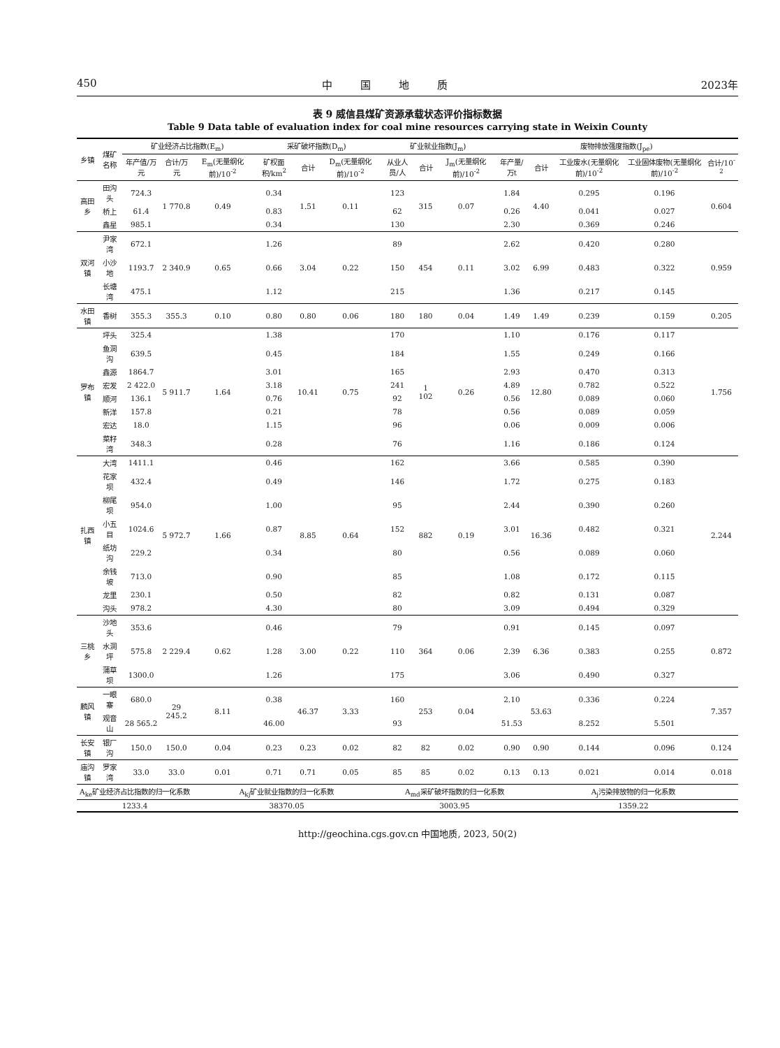450 中国地质 2023年
表 9 威信县煤矿资源承载状态评价指标数据
Table 9 Data table of evaluation index for coal mine resources carrying state in Weixin County
| 乡镇 | 煤矿名称 | 矿业经济占比指数(E<sub>m</sub>) | | | 采矿破坏指数(D<sub>m</sub>) | | | 矿业就业指数(J<sub>m</sub>) | | | 废物排放强度指数(J<sub>pe</sub>) | | | | |
| --- | --- | --- | --- | --- | --- | --- | --- | --- | --- | --- | --- | --- | --- | --- | --- |
| | | 年产值/万元 | 合计/万元 | E<sub>m</sub>(无量纲化前)/10<sup>-2</sup> | 矿权面积/km<sup>2</sup> | 合计 | D<sub>m</sub>(无量纲化前)/10<sup>-2</sup> | 从业人员/人 | 合计 | J<sub>m</sub>(无量纲化前)/10<sup>-2</sup> | 年产量/万t | 合计 | 工业废水(无量纲化前)/10<sup>-2</sup> | 工业固体废物(无量纲化前)/10<sup>-2</sup> | 合计/10<sup>-2</sup> |
| 高田乡 | 田沟头 | 724.3 | 1 770.8 | 0.49 | 0.34 | 1.51 | 0.11 | 123 | 315 | 0.07 | 1.84 | 4.40 | 0.295 | 0.196 | 0.604 |
| | 桥上 | 61.4 | | | 0.83 | | | 62 | | | 0.26 | | 0.041 | 0.027 | |
| | 鑫星 | 985.1 | | | 0.34 | | | 130 | | | 2.30 | | 0.369 | 0.246 | |
| 双河镇 | 尹家湾 | 672.1 | 2 340.9 | 0.65 | 1.26 | 3.04 | 0.22 | 89 | 454 | 0.11 | 2.62 | 6.99 | 0.420 | 0.280 | 0.959 |
| | 小沙地 | 1193.7 | | | 0.66 | | | 150 | | | 3.02 | | 0.483 | 0.322 | |
| | 长塘湾 | 475.1 | | | 1.12 | | | 215 | | | 1.36 | | 0.217 | 0.145 | |
| 水田镇 | 香树 | 355.3 | 355.3 | 0.10 | 0.80 | 0.80 | 0.06 | 180 | 180 | 0.04 | 1.49 | 1.49 | 0.239 | 0.159 | 0.205 |
| 罗布镇 | 坪头 | 325.4 | 5 911.7 | 1.64 | 1.38 | 10.41 | 0.75 | 170 | 1 102 | 0.26 | 1.10 | 12.80 | 0.176 | 0.117 | 1.756 |
| | 鱼洞沟 | 639.5 | | | 0.45 | | | 184 | | | 1.55 | | 0.249 | 0.166 | |
| | 鑫源 | 1864.7 | | | 3.01 | | | 165 | | | 2.93 | | 0.470 | 0.313 | |
| | 宏发 | 2 422.0 | | | 3.18 | | | 241 | | | 4.89 | | 0.782 | 0.522 | |
| | 顺河 | 136.1 | | | 0.76 | | | 92 | | | 0.56 | | 0.089 | 0.060 | |
| | 新洋 | 157.8 | | | 0.21 | | | 78 | | | 0.56 | | 0.089 | 0.059 | |
| | 宏达 | 18.0 | | | 1.15 | | | 96 | | | 0.06 | | 0.009 | 0.006 | |
| | 菜籽湾 | 348.3 | | | 0.28 | | | 76 | | | 1.16 | | 0.186 | 0.124 | |
| 扎西镇 | 大湾 | 1411.1 | 5 972.7 | 1.66 | 0.46 | 8.85 | 0.64 | 162 | 882 | 0.19 | 3.66 | 16.36 | 0.585 | 0.390 | 2.244 |
| | 花家坝 | 432.4 | | | 0.49 | | | 146 | | | 1.72 | | 0.275 | 0.183 | |
| | 柳尾坝 | 954.0 | | | 1.00 | | | 95 | | | 2.44 | | 0.390 | 0.260 | |
| | 小五目 | 1024.6 | | | 0.87 | | | 152 | | | 3.01 | | 0.482 | 0.321 | |
| | 纸坊沟 | 229.2 | | | 0.34 | | | 80 | | | 0.56 | | 0.089 | 0.060 | |
| | 余钱坡 | 713.0 | | | 0.90 | | | 85 | | | 1.08 | | 0.172 | 0.115 | |
| | 龙里 | 230.1 | | | 0.50 | | | 82 | | | 0.82 | | 0.131 | 0.087 | |
| | 沟头 | 978.2 | | | 4.30 | | | 80 | | | 3.09 | | 0.494 | 0.329 | |
| 三桃乡 | 沙地头 | 353.6 | 2 229.4 | 0.62 | 0.46 | 3.00 | 0.22 | 79 | 364 | 0.06 | 0.91 | 6.36 | 0.145 | 0.097 | 0.872 |
| | 水洞坪 | 575.8 | | | 1.28 | | | 110 | | | 2.39 | | 0.383 | 0.255 | |
| | 蒲草坝 | 1300.0 | | | 1.26 | | | 175 | | | 3.06 | | 0.490 | 0.327 | |
| 麟风镇 | 一眼寨 | 680.0 | 29 245.2 | 8.11 | 0.38 | 46.37 | 3.33 | 160 | 253 | 0.04 | 2.10 | 53.63 | 0.336 | 0.224 | 7.357 |
| | 观音山 | 28 565.2 | | | 46.00 | | | 93 | | | 51.53 | | 8.252 | 5.501 | |
| 长安镇 | 银厂沟 | 150.0 | 150.0 | 0.04 | 0.23 | 0.23 | 0.02 | 82 | 82 | 0.02 | 0.90 | 0.90 | 0.144 | 0.096 | 0.124 |
| 庙沟镇 | 罗家湾 | 33.0 | 33.0 | 0.01 | 0.71 | 0.71 | 0.05 | 85 | 85 | 0.02 | 0.13 | 0.13 | 0.021 | 0.014 | 0.018 |
| A<sub>ke</sub>矿业经济占比指数的归一化系数 | | | | A<sub>kj</sub>矿业就业指数的归一化系数 | | | | A<sub>md</sub>采矿破坏指数的归一化系数 | | | | A<sub>j</sub>污染排放物的归一化系数 | | | |
| 1233.4 | | | | 38370.05 | | | | 3003.95 | | | | 1359.22 | | | |
http://geochina.cgs.gov.cn 中国地质, 2023, 50(2)